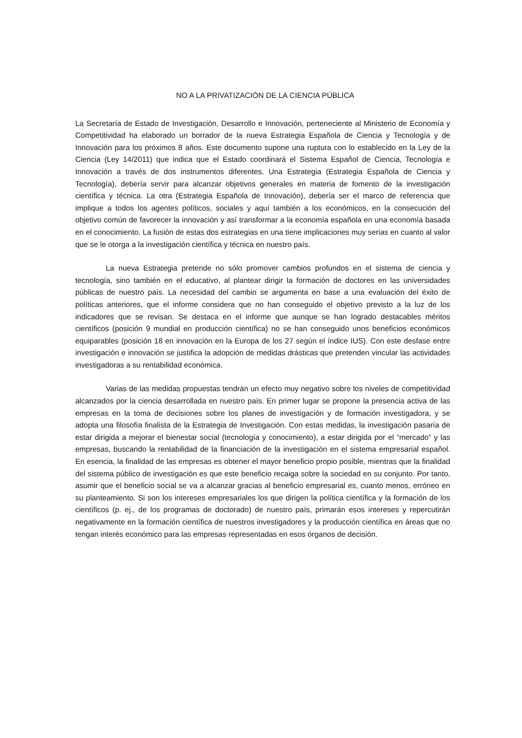NO A LA PRIVATIZACIÓN DE LA CIENCIA PÚBLICA
La Secretaría de Estado de Investigación, Desarrollo e Innovación, perteneciente al Ministerio de Economía y Competitividad ha elaborado un borrador de la nueva Estrategia Española de Ciencia y Tecnología y de Innovación para los próximos 8 años. Este documento supone una ruptura con lo establecido en la Ley de la Ciencia (Ley 14/2011) que indica que el Estado coordinará el Sistema Español de Ciencia, Tecnología e Innovación a través de dos instrumentos diferentes. Una Estrategia (Estrategia Española de Ciencia y Tecnología), debería servir para alcanzar objetivos generales en materia de fomento de la investigación científica y técnica. La otra (Estrategia Española de Innovación), debería ser el marco de referencia que implique a todos los agentes políticos, sociales y aquí también a los económicos, en la consecución del objetivo común de favorecer la innovación y así transformar a la economía española en una economía basada en el conocimiento. La fusión de estas dos estrategias en una tiene implicaciones muy serias en cuanto al valor que se le otorga a la investigación científica y técnica en nuestro país.
La nueva Estrategia pretende no sólo promover cambios profundos en el sistema de ciencia y tecnología, sino también en el educativo, al plantear dirigir la formación de doctores en las universidades públicas de nuestro país. La necesidad del cambio se argumenta en base a una evaluación del éxito de políticas anteriores, que el informe considera que no han conseguido el objetivo previsto a la luz de los indicadores que se revisan. Se destaca en el informe que aunque se han logrado destacables méritos científicos (posición 9 mundial en producción científica) no se han conseguido unos beneficios económicos equiparables (posición 18 en innovación en la Europa de los 27 según el índice IUS). Con este desfase entre investigación e innovación se justifica la adopción de medidas drásticas que pretenden vincular las actividades investigadoras a su rentabilidad económica.
Varias de las medidas propuestas tendrán un efecto muy negativo sobre los niveles de competitividad alcanzados por la ciencia desarrollada en nuestro país. En primer lugar se propone la presencia activa de las empresas en la toma de decisiones sobre los planes de investigación y de formación investigadora, y se adopta una filosofía finalista de la Estrategia de Investigación. Con estas medidas, la investigación pasaría de estar dirigida a mejorar el bienestar social (tecnología y conocimiento), a estar dirigida por el “mercado” y las empresas, buscando la rentabilidad de la financiación de la investigación en el sistema empresarial español. En esencia, la finalidad de las empresas es obtener el mayor beneficio propio posible, mientras que la finalidad del sistema público de investigación es que este beneficio recaiga sobre la sociedad en su conjunto. Por tanto, asumir que el beneficio social se va a alcanzar gracias al beneficio empresarial es, cuanto menos, erróneo en su planteamiento. Si son los intereses empresariales los que dirigen la política científica y la formación de los científicos (p. ej., de los programas de doctorado) de nuestro país, primarán esos intereses y repercutirán negativamente en la formación científica de nuestros investigadores y la producción científica en áreas que no tengan interés económico para las empresas representadas en esos órganos de decisión.